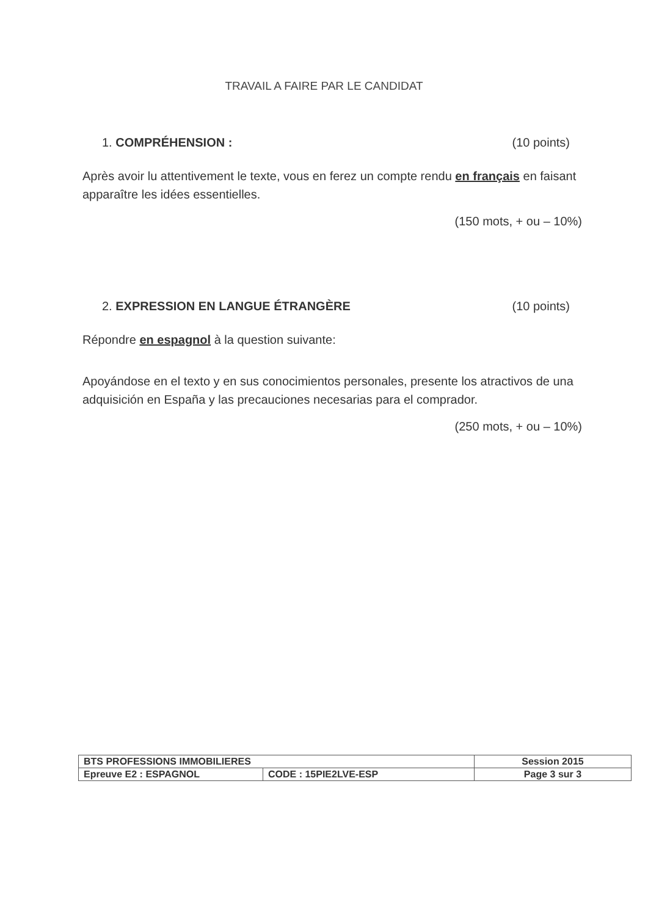TRAVAIL A FAIRE PAR LE CANDIDAT
1. COMPRÉHENSION : (10 points)
Après avoir lu attentivement le texte, vous en ferez un compte rendu en français en faisant apparaître les idées essentielles.
(150 mots, + ou – 10%)
2. EXPRESSION EN LANGUE ÉTRANGÈRE (10 points)
Répondre en espagnol à la question suivante:
Apoyándose en el texto y en sus conocimientos personales, presente los atractivos de una adquisición en España y las precauciones necesarias para el comprador.
(250 mots, + ou – 10%)
| BTS PROFESSIONS IMMOBILIERES | | Session 2015 |
| Epreuve E2 : ESPAGNOL | CODE : 15PIE2LVE-ESP | Page 3 sur 3 |